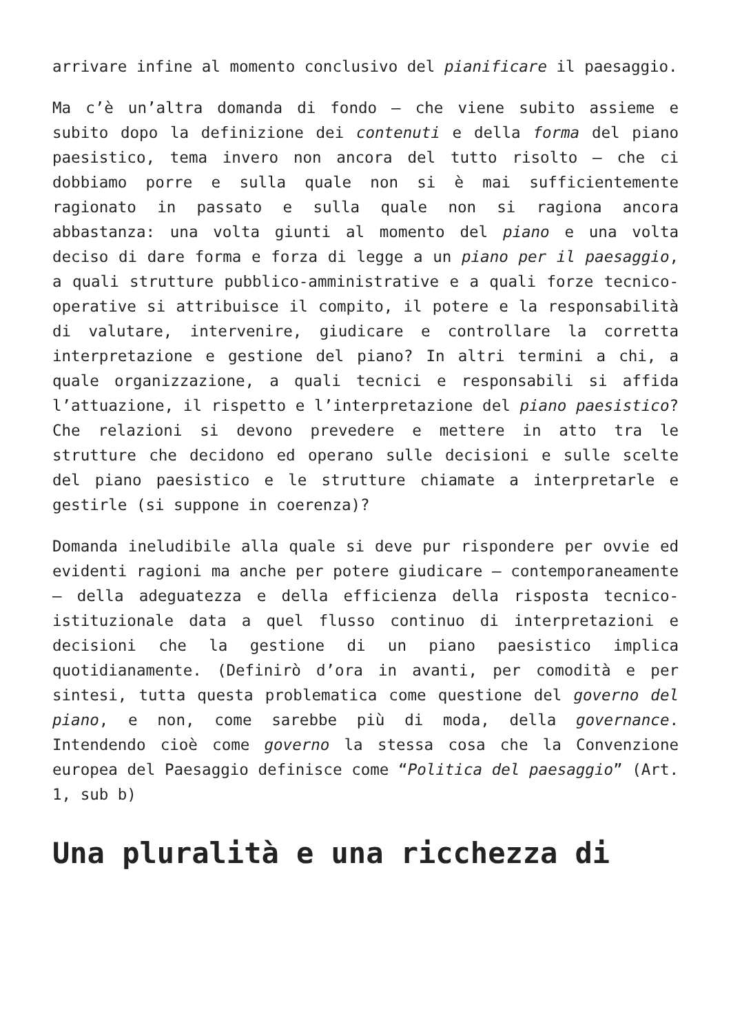arrivare infine al momento conclusivo del pianificare il paesaggio.
Ma c’è un’altra domanda di fondo – che viene subito assieme e subito dopo la definizione dei contenuti e della forma del piano paesistico, tema invero non ancora del tutto risolto – che ci dobbiamo porre e sulla quale non si è mai sufficientemente ragionato in passato e sulla quale non si ragiona ancora abbastanza: una volta giunti al momento del piano e una volta deciso di dare forma e forza di legge a un piano per il paesaggio, a quali strutture pubblico-amministrative e a quali forze tecnico- operative si attribuisce il compito, il potere e la responsabilità di valutare, intervenire, giudicare e controllare la corretta interpretazione e gestione del piano? In altri termini a chi, a quale organizzazione, a quali tecnici e responsabili si affida l’attuazione, il rispetto e l’interpretazione del piano paesistico? Che relazioni si devono prevedere e mettere in atto tra le strutture che decidono ed operano sulle decisioni e sulle scelte del piano paesistico e le strutture chiamate a interpretarle e gestirle (si suppone in coerenza)?
Domanda ineludibile alla quale si deve pur rispondere per ovvie ed evidenti ragioni ma anche per potere giudicare – contemporaneamente – della adeguatezza e della efficienza della risposta tecnico-istituzionale data a quel flusso continuo di interpretazioni e decisioni che la gestione di un piano paesistico implica quotidianamente. (Definirò d’ora in avanti, per comodità e per sintesi, tutta questa problematica come questione del governo del piano, e non, come sarebbe più di moda, della governance. Intendendo cioè come governo la stessa cosa che la Convenzione europea del Paesaggio definisce come “Politica del paesaggio” (Art. 1, sub b)
Una pluralità e una ricchezza di